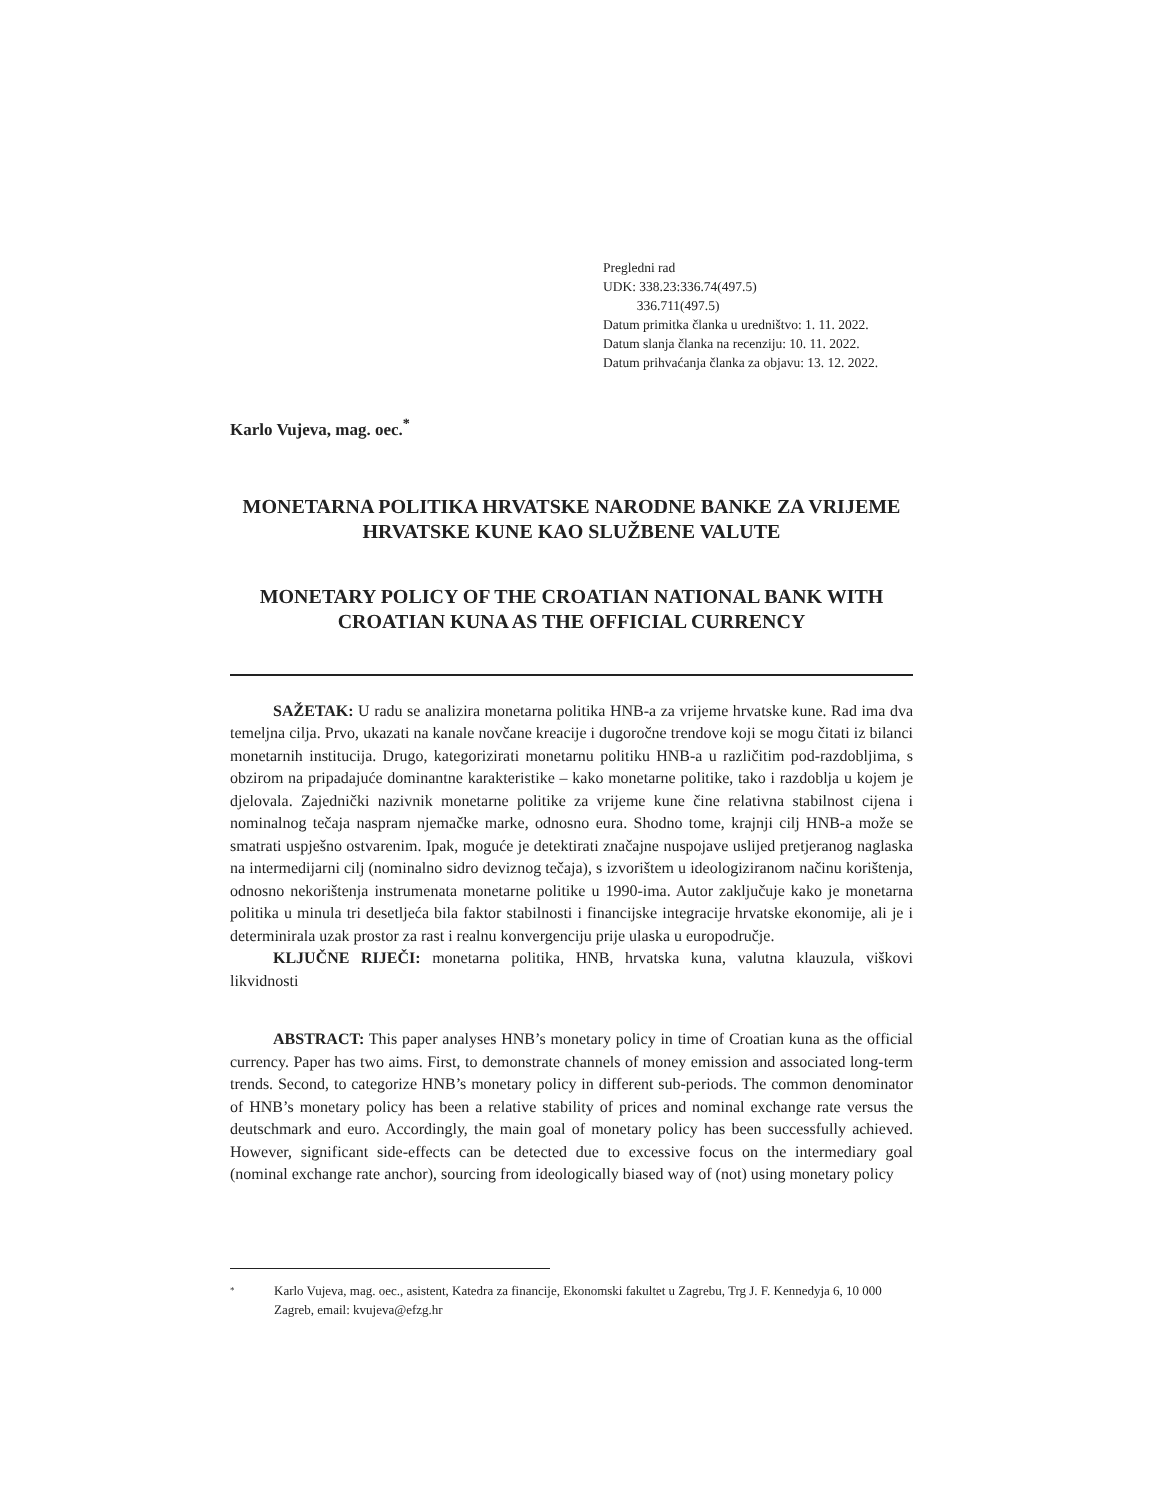Pregledni rad
UDK: 338.23:336.74(497.5)
336.711(497.5)
Datum primitka članka u uredništvo: 1. 11. 2022.
Datum slanja članka na recenziju: 10. 11. 2022.
Datum prihvaćanja članka za objavu: 13. 12. 2022.
Karlo Vujeva, mag. oec.<sup>*</sup>
MONETARNA POLITIKA HRVATSKE NARODNE BANKE ZA VRIJEME HRVATSKE KUNE KAO SLUŽBENE VALUTE
MONETARY POLICY OF THE CROATIAN NATIONAL BANK WITH CROATIAN KUNA AS THE OFFICIAL CURRENCY
SAŽETAK: U radu se analizira monetarna politika HNB-a za vrijeme hrvatske kune. Rad ima dva temeljna cilja. Prvo, ukazati na kanale novčane kreacije i dugoročne trendove koji se mogu čitati iz bilanci monetarnih institucija. Drugo, kategorizirati monetarnu politiku HNB-a u različitim pod-razdobljima, s obzirom na pripadajuće dominantne karakteristike – kako monetarne politike, tako i razdoblja u kojem je djelovala. Zajednički nazivnik monetarne politike za vrijeme kune čine relativna stabilnost cijena i nominalnog tečaja naspram njemačke marke, odnosno eura. Shodno tome, krajnji cilj HNB-a može se smatrati uspješno ostvarenim. Ipak, moguće je detektirati značajne nuspojave uslijed pretjeranog naglaska na intermedijarni cilj (nominalno sidro deviznog tečaja), s izvorištem u ideologiziranom načinu korištenja, odnosno nekorištenja instrumenata monetarne politike u 1990-ima. Autor zaključuje kako je monetarna politika u minula tri desetljeća bila faktor stabilnosti i financijske integracije hrvatske ekonomije, ali je i determinirala uzak prostor za rast i realnu konvergenciju prije ulaska u europodručje.
KLJUČNE RIJEČI: monetarna politika, HNB, hrvatska kuna, valutna klauzula, viškovi likvidnosti
ABSTRACT: This paper analyses HNB’s monetary policy in time of Croatian kuna as the official currency. Paper has two aims. First, to demonstrate channels of money emission and associated long-term trends. Second, to categorize HNB’s monetary policy in different sub-periods. The common denominator of HNB’s monetary policy has been a relative stability of prices and nominal exchange rate versus the deutschmark and euro. Accordingly, the main goal of monetary policy has been successfully achieved. However, significant side-effects can be detected due to excessive focus on the intermediary goal (nominal exchange rate anchor), sourcing from ideologically biased way of (not) using monetary policy
* Karlo Vujeva, mag. oec., asistent, Katedra za financije, Ekonomski fakultet u Zagrebu, Trg J. F. Kennedyja 6, 10 000 Zagreb, email: kvujeva@efzg.hr